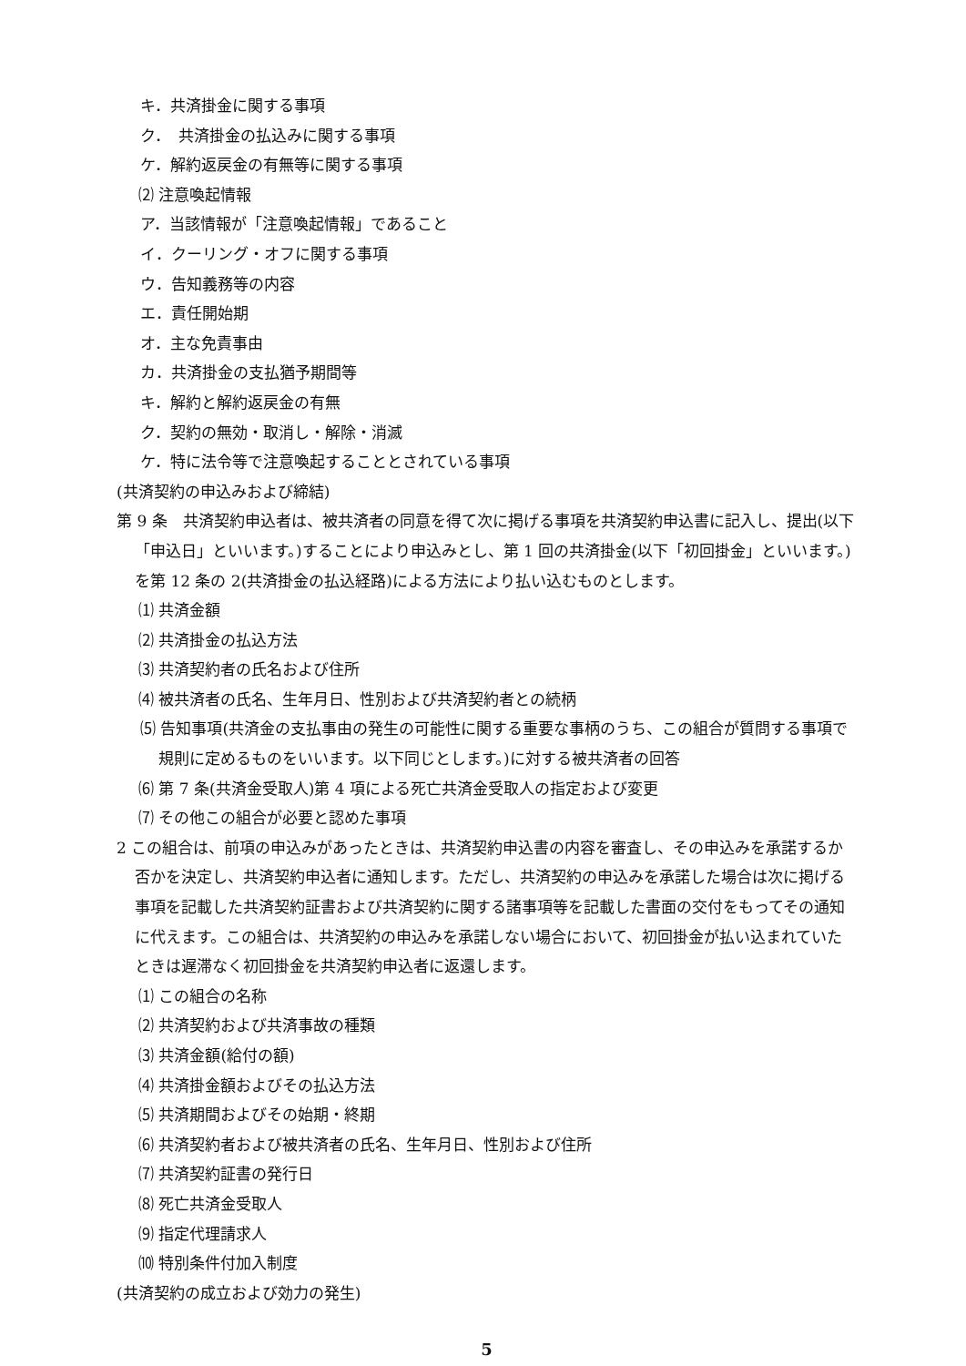キ．共済掛金に関する事項
ク．　共済掛金の払込みに関する事項
ケ．解約返戻金の有無等に関する事項
⑵ 注意喚起情報
ア．当該情報が「注意喚起情報」であること
イ．クーリング・オフに関する事項
ウ．告知義務等の内容
エ．責任開始期
オ．主な免責事由
カ．共済掛金の支払猶予期間等
キ．解約と解約返戻金の有無
ク．契約の無効・取消し・解除・消滅
ケ．特に法令等で注意喚起することとされている事項
(共済契約の申込みおよび締結)
第 9 条　共済契約申込者は、被共済者の同意を得て次に掲げる事項を共済契約申込書に記入し、提出(以下「申込日」といいます。)することにより申込みとし、第 1 回の共済掛金(以下「初回掛金」といいます。)を第 12 条の 2(共済掛金の払込経路)による方法により払い込むものとします。
⑴ 共済金額
⑵ 共済掛金の払込方法
⑶ 共済契約者の氏名および住所
⑷ 被共済者の氏名、生年月日、性別および共済契約者との続柄
⑸ 告知事項(共済金の支払事由の発生の可能性に関する重要な事柄のうち、この組合が質問する事項で規則に定めるものをいいます。以下同じとします。)に対する被共済者の回答
⑹ 第 7 条(共済金受取人)第 4 項による死亡共済金受取人の指定および変更
⑺ その他この組合が必要と認めた事項
2 この組合は、前項の申込みがあったときは、共済契約申込書の内容を審査し、その申込みを承諾するか否かを決定し、共済契約申込者に通知します。ただし、共済契約の申込みを承諾した場合は次に掲げる事項を記載した共済契約証書および共済契約に関する諸事項等を記載した書面の交付をもってその通知に代えます。この組合は、共済契約の申込みを承諾しない場合において、初回掛金が払い込まれていたときは遅滞なく初回掛金を共済契約申込者に返還します。
⑴ この組合の名称
⑵ 共済契約および共済事故の種類
⑶ 共済金額(給付の額)
⑷ 共済掛金額およびその払込方法
⑸ 共済期間およびその始期・終期
⑹ 共済契約者および被共済者の氏名、生年月日、性別および住所
⑺ 共済契約証書の発行日
⑻ 死亡共済金受取人
⑼ 指定代理請求人
⑽ 特別条件付加入制度
(共済契約の成立および効力の発生)
5